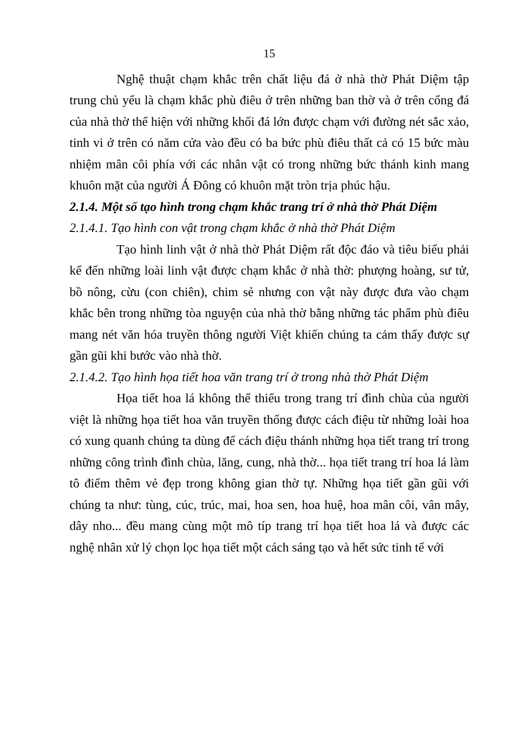15
Nghệ thuật chạm khắc trên chất liệu đá ở nhà thờ Phát Diệm tập trung chủ yếu là chạm khắc phù điêu ở trên những ban thờ và ở trên cổng đá của nhà thờ thể hiện với những khối đá lớn được chạm với đường nét sắc xảo, tinh vi ở trên có năm cửa vào đều có ba bức phù điêu thất cả có 15 bức màu nhiệm mân côi phía với các nhân vật có trong những bức thánh kinh mang khuôn mặt của người Á Đông có khuôn mặt tròn trịa phúc hậu.
2.1.4. Một số tạo hình trong chạm khắc trang trí ở nhà thờ Phát Diệm
2.1.4.1. Tạo hình con vật trong chạm khắc ở nhà thờ Phát Diệm
Tạo hình linh vật ở nhà thờ Phát Diệm rất độc đáo và tiêu biểu phải kể đến những loài linh vật được chạm khắc ở nhà thờ: phượng hoàng, sư tử, bồ nông, cừu (con chiên), chim sẻ nhưng con vật này được đưa vào chạm khắc bên trong những tòa nguyện của nhà thờ bằng những tác phẩm phù điêu mang nét văn hóa truyền thông người Việt khiến chúng ta cảm thấy được sự gần gũi khi bước vào nhà thờ.
2.1.4.2. Tạo hình họa tiết hoa văn trang trí ở trong nhà thờ Phát Diệm
Họa tiết hoa lá không thể thiếu trong trang trí đình chùa của người việt là những họa tiết hoa văn truyền thống được cách điệu từ những loài hoa có xung quanh chúng ta dùng để cách điệu thánh những họa tiết trang trí trong những công trình đình chùa, lăng, cung, nhà thờ... họa tiết trang trí hoa lá làm tô điểm thêm vẻ đẹp trong không gian thờ tự. Những họa tiết gần gũi với chúng ta như: tùng, cúc, trúc, mai, hoa sen, hoa huệ, hoa mân côi, vân mây, dây nho... đều mang cùng một mô típ trang trí họa tiết hoa lá và được các nghệ nhân xử lý chọn lọc họa tiết một cách sáng tạo và hết sức tinh tế với